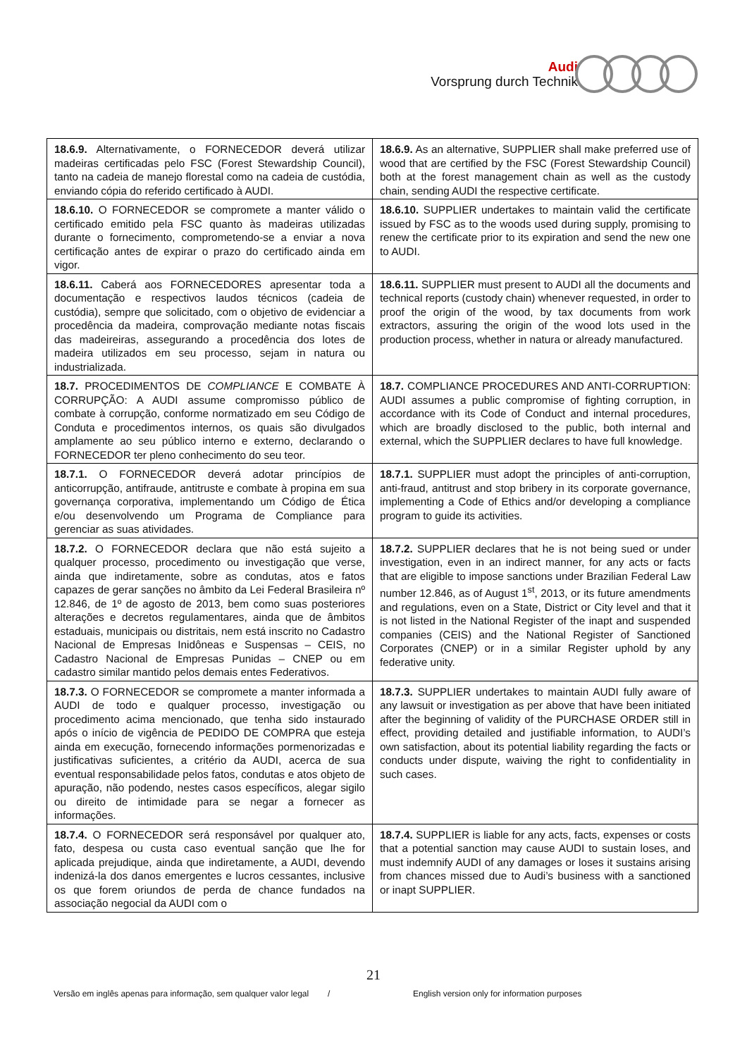Audi
Vorsprung durch Technik
| 18.6.9. Alternativamente, o FORNECEDOR deverá utilizar madeiras certificadas pelo FSC (Forest Stewardship Council), tanto na cadeia de manejo florestal como na cadeia de custódia, enviando cópia do referido certificado à AUDI. | 18.6.9. As an alternative, SUPPLIER shall make preferred use of wood that are certified by the FSC (Forest Stewardship Council) both at the forest management chain as well as the custody chain, sending AUDI the respective certificate. |
| 18.6.10. O FORNECEDOR se compromete a manter válido o certificado emitido pela FSC quanto às madeiras utilizadas durante o fornecimento, comprometendo-se a enviar a nova certificação antes de expirar o prazo do certificado ainda em vigor. | 18.6.10. SUPPLIER undertakes to maintain valid the certificate issued by FSC as to the woods used during supply, promising to renew the certificate prior to its expiration and send the new one to AUDI. |
| 18.6.11. Caberá aos FORNECEDORES apresentar toda a documentação e respectivos laudos técnicos (cadeia de custódia), sempre que solicitado, com o objetivo de evidenciar a procedência da madeira, comprovação mediante notas fiscais das madeireiras, assegurando a procedência dos lotes de madeira utilizados em seu processo, sejam in natura ou industrializada. | 18.6.11. SUPPLIER must present to AUDI all the documents and technical reports (custody chain) whenever requested, in order to proof the origin of the wood, by tax documents from work extractors, assuring the origin of the wood lots used in the production process, whether in natura or already manufactured. |
| 18.7. PROCEDIMENTOS DE COMPLIANCE E COMBATE À CORRUPÇÃO: A AUDI assume compromisso público de combate à corrupção, conforme normatizado em seu Código de Conduta e procedimentos internos, os quais são divulgados amplamente ao seu público interno e externo, declarando o FORNECEDOR ter pleno conhecimento do seu teor. | 18.7. COMPLIANCE PROCEDURES AND ANTI-CORRUPTION: AUDI assumes a public compromise of fighting corruption, in accordance with its Code of Conduct and internal procedures, which are broadly disclosed to the public, both internal and external, which the SUPPLIER declares to have full knowledge. |
| 18.7.1. O FORNECEDOR deverá adotar princípios de anticorrupção, antifraude, antitruste e combate à propina em sua governança corporativa, implementando um Código de Ética e/ou desenvolvendo um Programa de Compliance para gerenciar as suas atividades. | 18.7.1. SUPPLIER must adopt the principles of anti-corruption, anti-fraud, antitrust and stop bribery in its corporate governance, implementing a Code of Ethics and/or developing a compliance program to guide its activities. |
| 18.7.2. O FORNECEDOR declara que não está sujeito a qualquer processo, procedimento ou investigação que verse, ainda que indiretamente, sobre as condutas, atos e fatos capazes de gerar sanções no âmbito da Lei Federal Brasileira nº 12.846, de 1º de agosto de 2013, bem como suas posteriores alterações e decretos regulamentares, ainda que de âmbitos estaduais, municipais ou distritais, nem está inscrito no Cadastro Nacional de Empresas Inidôneas e Suspensas – CEIS, no Cadastro Nacional de Empresas Punidas – CNEP ou em cadastro similar mantido pelos demais entes Federativos. | 18.7.2. SUPPLIER declares that he is not being sued or under investigation, even in an indirect manner, for any acts or facts that are eligible to impose sanctions under Brazilian Federal Law number 12.846, as of August 1<sup>st</sup>, 2013, or its future amendments and regulations, even on a State, District or City level and that it is not listed in the National Register of the inapt and suspended companies (CEIS) and the National Register of Sanctioned Corporates (CNEP) or in a similar Register uphold by any federative unity. |
| 18.7.3. O FORNECEDOR se compromete a manter informada a AUDI de todo e qualquer processo, investigação ou procedimento acima mencionado, que tenha sido instaurado após o início de vigência de PEDIDO DE COMPRA que esteja ainda em execução, fornecendo informações pormenorizadas e justificativas suficientes, a critério da AUDI, acerca de sua eventual responsabilidade pelos fatos, condutas e atos objeto de apuração, não podendo, nestes casos específicos, alegar sigilo ou direito de intimidade para se negar a fornecer as informações. | 18.7.3. SUPPLIER undertakes to maintain AUDI fully aware of any lawsuit or investigation as per above that have been initiated after the beginning of validity of the PURCHASE ORDER still in effect, providing detailed and justifiable information, to AUDI’s own satisfaction, about its potential liability regarding the facts or conducts under dispute, waiving the right to confidentiality in such cases. |
| 18.7.4. O FORNECEDOR será responsável por qualquer ato, fato, despesa ou custa caso eventual sanção que lhe for aplicada prejudique, ainda que indiretamente, a AUDI, devendo indenizá-la dos danos emergentes e lucros cessantes, inclusive os que forem oriundos de perda de chance fundados na associação negocial da AUDI com o | 18.7.4. SUPPLIER is liable for any acts, facts, expenses or costs that a potential sanction may cause AUDI to sustain loses, and must indemnify AUDI of any damages or loses it sustains arising from chances missed due to Audi’s business with a sanctioned or inapt SUPPLIER. |
21
Versão em inglês apenas para informação, sem qualquer valor legal / English version only for information purposes